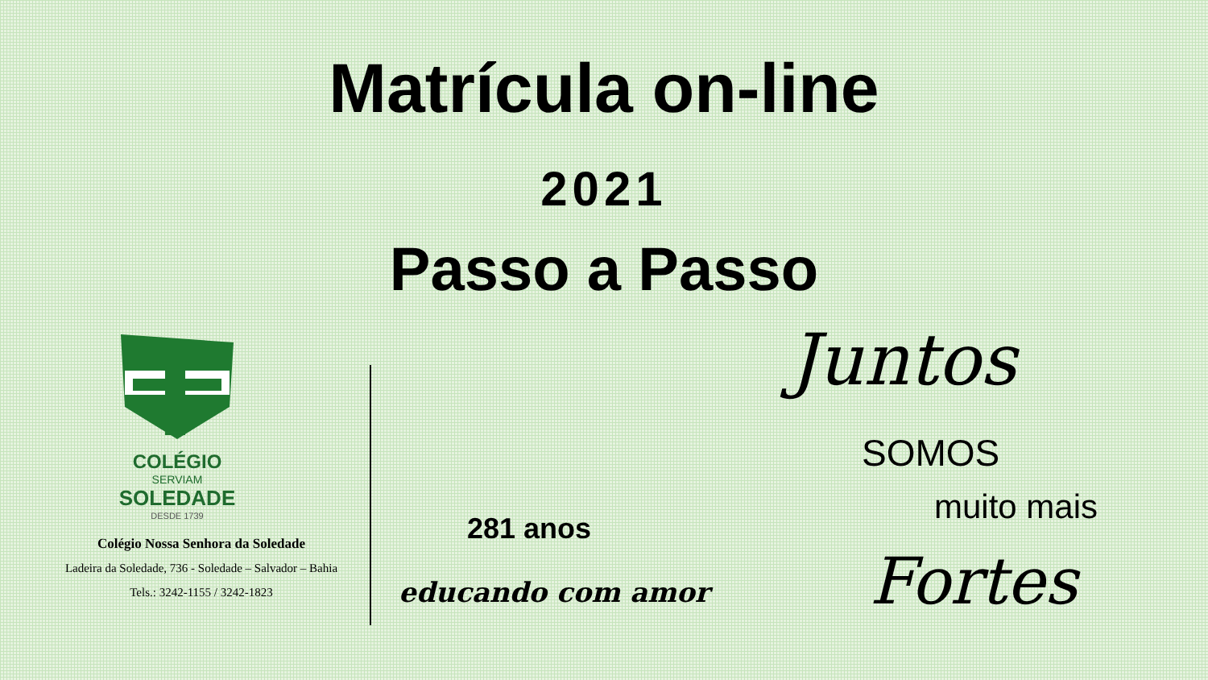Matrícula on-line
2021
Passo a Passo
COLÉGIO
SERVIAM
SOLEDADE
DESDE 1739
Colégio Nossa Senhora da Soledade
Ladeira da Soledade, 736 - Soledade – Salvador – Bahia
Tels.: 3242-1155 / 3242-1823
281 anos
educando com amor
Juntos
SOMOS
muito mais
Fortes